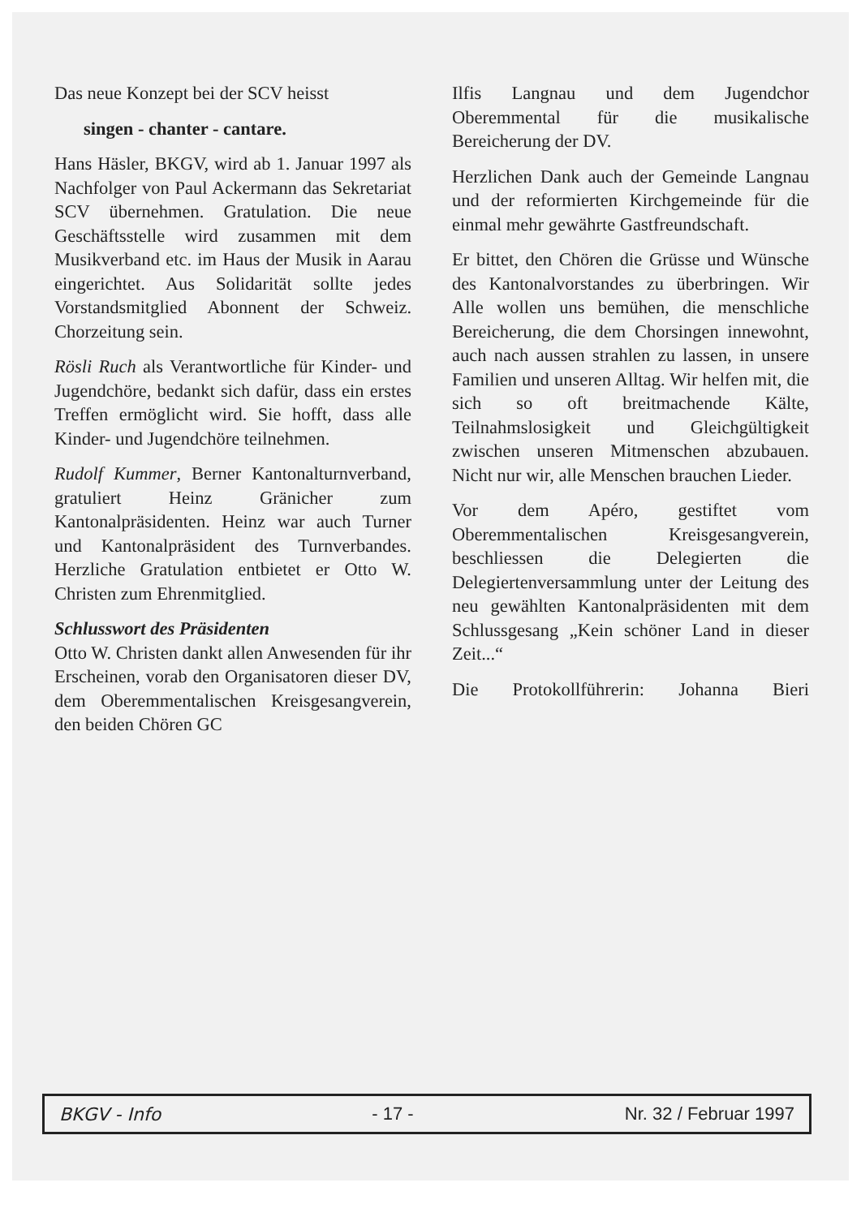Das neue Konzept bei der SCV heisst
singen - chanter - cantare.
Hans Häsler, BKGV, wird ab 1. Januar 1997 als Nachfolger von Paul Ackermann das Sekretariat SCV übernehmen. Gratulation. Die neue Geschäftsstelle wird zusammen mit dem Musikverband etc. im Haus der Musik in Aarau eingerichtet. Aus Solidarität sollte jedes Vorstandsmitglied Abonnent der Schweiz. Chorzeitung sein.
Rösli Ruch als Verantwortliche für Kinder- und Jugendchöre, bedankt sich dafür, dass ein erstes Treffen ermöglicht wird. Sie hofft, dass alle Kinder- und Jugendchöre teilnehmen.
Rudolf Kummer, Berner Kantonalturnverband, gratuliert Heinz Gränicher zum Kantonalpräsidenten. Heinz war auch Turner und Kantonalpräsident des Turnverbandes. Herzliche Gratulation entbietet er Otto W. Christen zum Ehrenmitglied.
Schlusswort des Präsidenten
Otto W. Christen dankt allen Anwesenden für ihr Erscheinen, vorab den Organisatoren dieser DV, dem Oberemmentalischen Kreisgesangverein, den beiden Chören GC
Ilfis Langnau und dem Jugendchor Oberemmental für die musikalische Bereicherung der DV.
Herzlichen Dank auch der Gemeinde Langnau und der reformierten Kirchgemeinde für die einmal mehr gewährte Gastfreundschaft.
Er bittet, den Chören die Grüsse und Wünsche des Kantonalvorstandes zu überbringen. Wir Alle wollen uns bemühen, die menschliche Bereicherung, die dem Chorsingen innewohnt, auch nach aussen strahlen zu lassen, in unsere Familien und unseren Alltag. Wir helfen mit, die sich so oft breitmachende Kälte, Teilnahmslosigkeit und Gleichgültigkeit zwischen unseren Mitmenschen abzubauen. Nicht nur wir, alle Menschen brauchen Lieder.
Vor dem Apéro, gestiftet vom Oberemmentalischen Kreisgesangverein, beschliessen die Delegierten die Delegiertenversammlung unter der Leitung des neu gewählten Kantonalpräsidenten mit dem Schlussgesang „Kein schöner Land in dieser Zeit...“
Die Protokollführerin: Johanna Bieri
BKGV - Info - 17 - Nr. 32 / Februar 1997